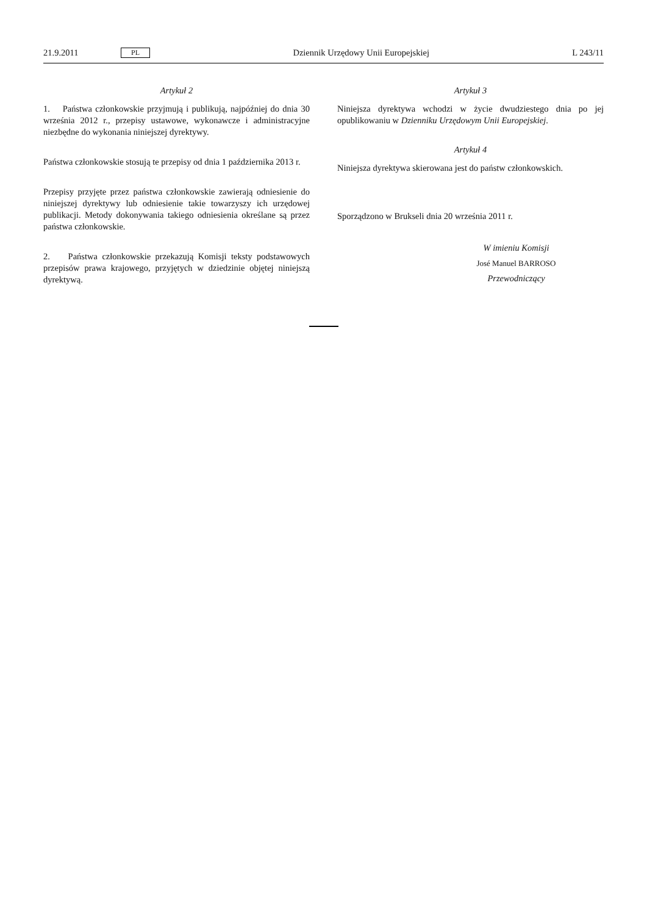21.9.2011 PL Dziennik Urzędowy Unii Europejskiej L 243/11
Artykuł 2
1. Państwa członkowskie przyjmują i publikują, najpóźniej do dnia 30 września 2012 r., przepisy ustawowe, wykonawcze i administracyjne niezbędne do wykonania niniejszej dyrektywy.
Państwa członkowskie stosują te przepisy od dnia 1 października 2013 r.
Przepisy przyjęte przez państwa członkowskie zawierają odniesienie do niniejszej dyrektywy lub odniesienie takie towarzyszy ich urzędowej publikacji. Metody dokonywania takiego odniesienia określane są przez państwa członkowskie.
2. Państwa członkowskie przekazują Komisji teksty podstawowych przepisów prawa krajowego, przyjętych w dziedzinie objętej niniejszą dyrektywą.
Artykuł 3
Niniejsza dyrektywa wchodzi w życie dwudziestego dnia po jej opublikowaniu w Dzienniku Urzędowym Unii Europejskiej.
Artykuł 4
Niniejsza dyrektywa skierowana jest do państw członkowskich.
Sporządzono w Brukseli dnia 20 września 2011 r.
W imieniu Komisji
José Manuel BARROSO
Przewodniczący